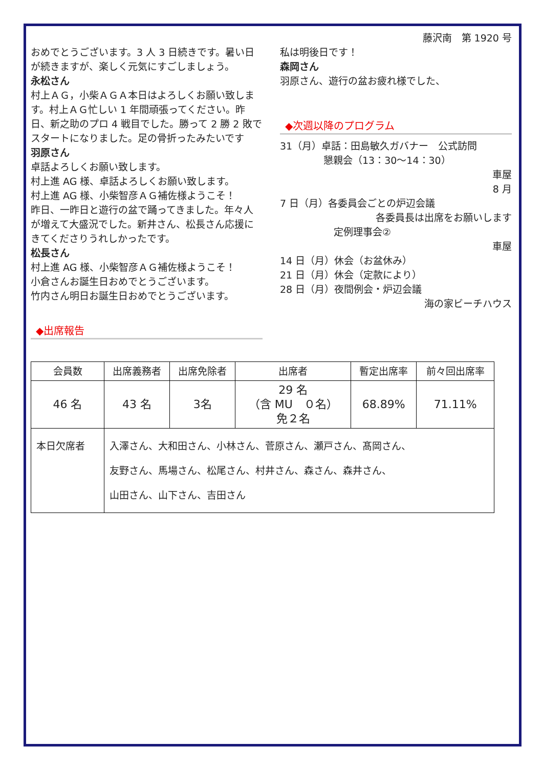藤沢南　第 1920 号
おめでとうございます。3 人 3 日続きです。暑い日が続きますが、楽しく元気にすごしましょう。
永松さん
村上ＡＧ，小柴ＡＧＡ本日はよろしくお願い致します。村上ＡＧ忙しい 1 年間頑張ってください。昨日、新之助のプロ 4 戦目でした。勝って 2 勝 2 敗でスタートになりました。足の骨折ったみたいです
羽原さん
卓話よろしくお願い致します。
村上進 AG 様、卓話よろしくお願い致します。
村上進 AG 様、小柴智彦ＡＧ補佐様ようこそ！
昨日、一昨日と遊行の盆で踊ってきました。年々人が増えて大盛況でした。新井さん、松長さん応援にきてくださりうれしかったです。
松長さん
村上進 AG 様、小柴智彦ＡＧ補佐様ようこそ！
小倉さんお誕生日おめでとうございます。
竹内さん明日お誕生日おめでとうございます。
◆出席報告
私は明後日です！
森岡さん
羽原さん、遊行の盆お疲れ様でした、
◆次週以降のプログラム
31（月）卓話：田島敏久ガバナー　公式訪問
懇親会（13：30～14：30）
車屋
8 月
7 日（月）各委員会ごとの炉辺会議
各委員長は出席をお願いします
定例理事会②
車屋
14 日（月）休会（お盆休み）
21 日（月）休会（定款により）
28 日（月）夜間例会・炉辺会議
海の家ビーチハウス
| 会員数 | 出席義務者 | 出席免除者 | 出席者 | 暫定出席率 | 前々回出席率 |
| --- | --- | --- | --- | --- | --- |
| 46 名 | 43 名 | 3名 | 29 名 （含 MU ０名） 免２名 | 68.89% | 71.11% |
| 本日欠席者 | 入澤さん、大和田さん、小林さん、菅原さん、瀬戸さん、髙岡さん、 友野さん、馬場さん、松尾さん、村井さん、森さん、森井さん、 山田さん、山下さん、吉田さん | | | | |